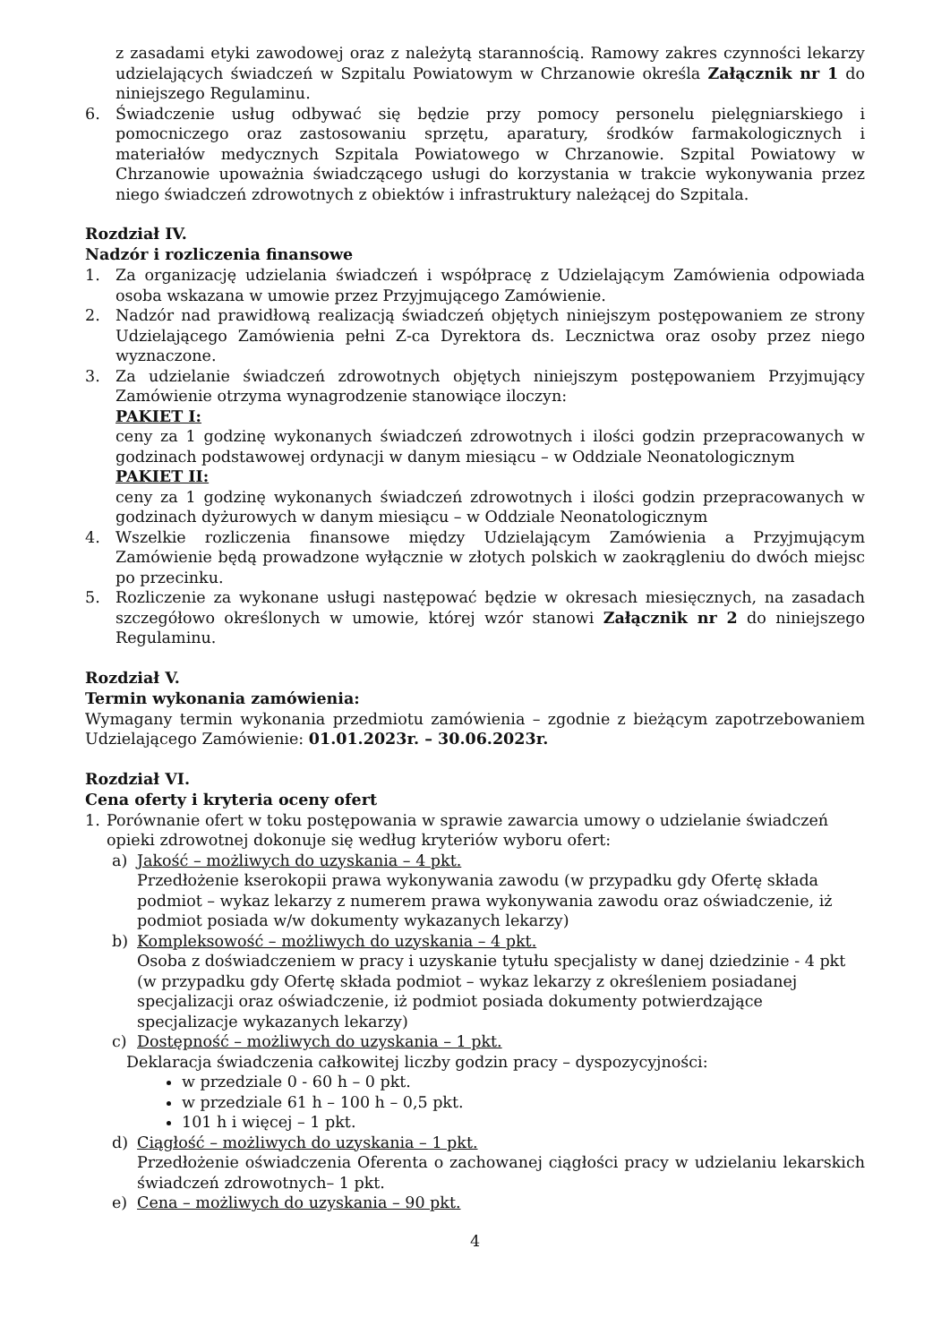z zasadami etyki zawodowej oraz z należytą starannością. Ramowy zakres czynności lekarzy udzielających świadczeń w Szpitalu Powiatowym w Chrzanowie określa Załącznik nr 1 do niniejszego Regulaminu.
6. Świadczenie usług odbywać się będzie przy pomocy personelu pielęgniarskiego i pomocniczego oraz zastosowaniu sprzętu, aparatury, środków farmakologicznych i materiałów medycznych Szpitala Powiatowego w Chrzanowie. Szpital Powiatowy w Chrzanowie upoważnia świadczącego usługi do korzystania w trakcie wykonywania przez niego świadczeń zdrowotnych z obiektów i infrastruktury należącej do Szpitala.
Rozdział IV.
Nadzór i rozliczenia finansowe
1. Za organizację udzielania świadczeń i współpracę z Udzielającym Zamówienia odpowiada osoba wskazana w umowie przez Przyjmującego Zamówienie.
2. Nadzór nad prawidłową realizacją świadczeń objętych niniejszym postępowaniem ze strony Udzielającego Zamówienia pełni Z-ca Dyrektora ds. Lecznictwa oraz osoby przez niego wyznaczone.
3. Za udzielanie świadczeń zdrowotnych objętych niniejszym postępowaniem Przyjmujący Zamówienie otrzyma wynagrodzenie stanowiące iloczyn:
PAKIET I:
ceny za 1 godzinę wykonanych świadczeń zdrowotnych i ilości godzin przepracowanych w godzinach podstawowej ordynacji w danym miesiącu – w Oddziale Neonatologicznym
PAKIET II:
ceny za 1 godzinę wykonanych świadczeń zdrowotnych i ilości godzin przepracowanych w godzinach dyżurowych w danym miesiącu – w Oddziale Neonatologicznym
4. Wszelkie rozliczenia finansowe między Udzielającym Zamówienia a Przyjmującym Zamówienie będą prowadzone wyłącznie w złotych polskich w zaokrągleniu do dwóch miejsc po przecinku.
5. Rozliczenie za wykonane usługi następować będzie w okresach miesięcznych, na zasadach szczegółowo określonych w umowie, której wzór stanowi Załącznik nr 2 do niniejszego Regulaminu.
Rozdział V.
Termin wykonania zamówienia:
Wymagany termin wykonania przedmiotu zamówienia – zgodnie z bieżącym zapotrzebowaniem Udzielającego Zamówienie: 01.01.2023r. – 30.06.2023r.
Rozdział VI.
Cena oferty i kryteria oceny ofert
1. Porównanie ofert w toku postępowania w sprawie zawarcia umowy o udzielanie świadczeń opieki zdrowotnej dokonuje się według kryteriów wyboru ofert:
a) Jakość – możliwych do uzyskania – 4 pkt.
Przedłożenie kserokopii prawa wykonywania zawodu (w przypadku gdy Ofertę składa podmiot – wykaz lekarzy z numerem prawa wykonywania zawodu oraz oświadczenie, iż podmiot posiada w/w dokumenty wykazanych lekarzy)
b) Kompleksowość – możliwych do uzyskania – 4 pkt.
Osoba z doświadczeniem w pracy i uzyskanie tytułu specjalisty w danej dziedzinie - 4 pkt (w przypadku gdy Ofertę składa podmiot – wykaz lekarzy z określeniem posiadanej specjalizacji oraz oświadczenie, iż podmiot posiada dokumenty potwierdzające specjalizacje wykazanych lekarzy)
c) Dostępność – możliwych do uzyskania – 1 pkt.
Deklaracja świadczenia całkowitej liczby godzin pracy – dyspozycyjności:
w przedziale 0 - 60 h – 0 pkt.
w przedziale 61 h – 100 h – 0,5 pkt.
101 h i więcej – 1 pkt.
d) Ciągłość – możliwych do uzyskania – 1 pkt.
Przedłożenie oświadczenia Oferenta o zachowanej ciągłości pracy w udzielaniu lekarskich świadczeń zdrowotnych– 1 pkt.
e) Cena – możliwych do uzyskania – 90 pkt.
4